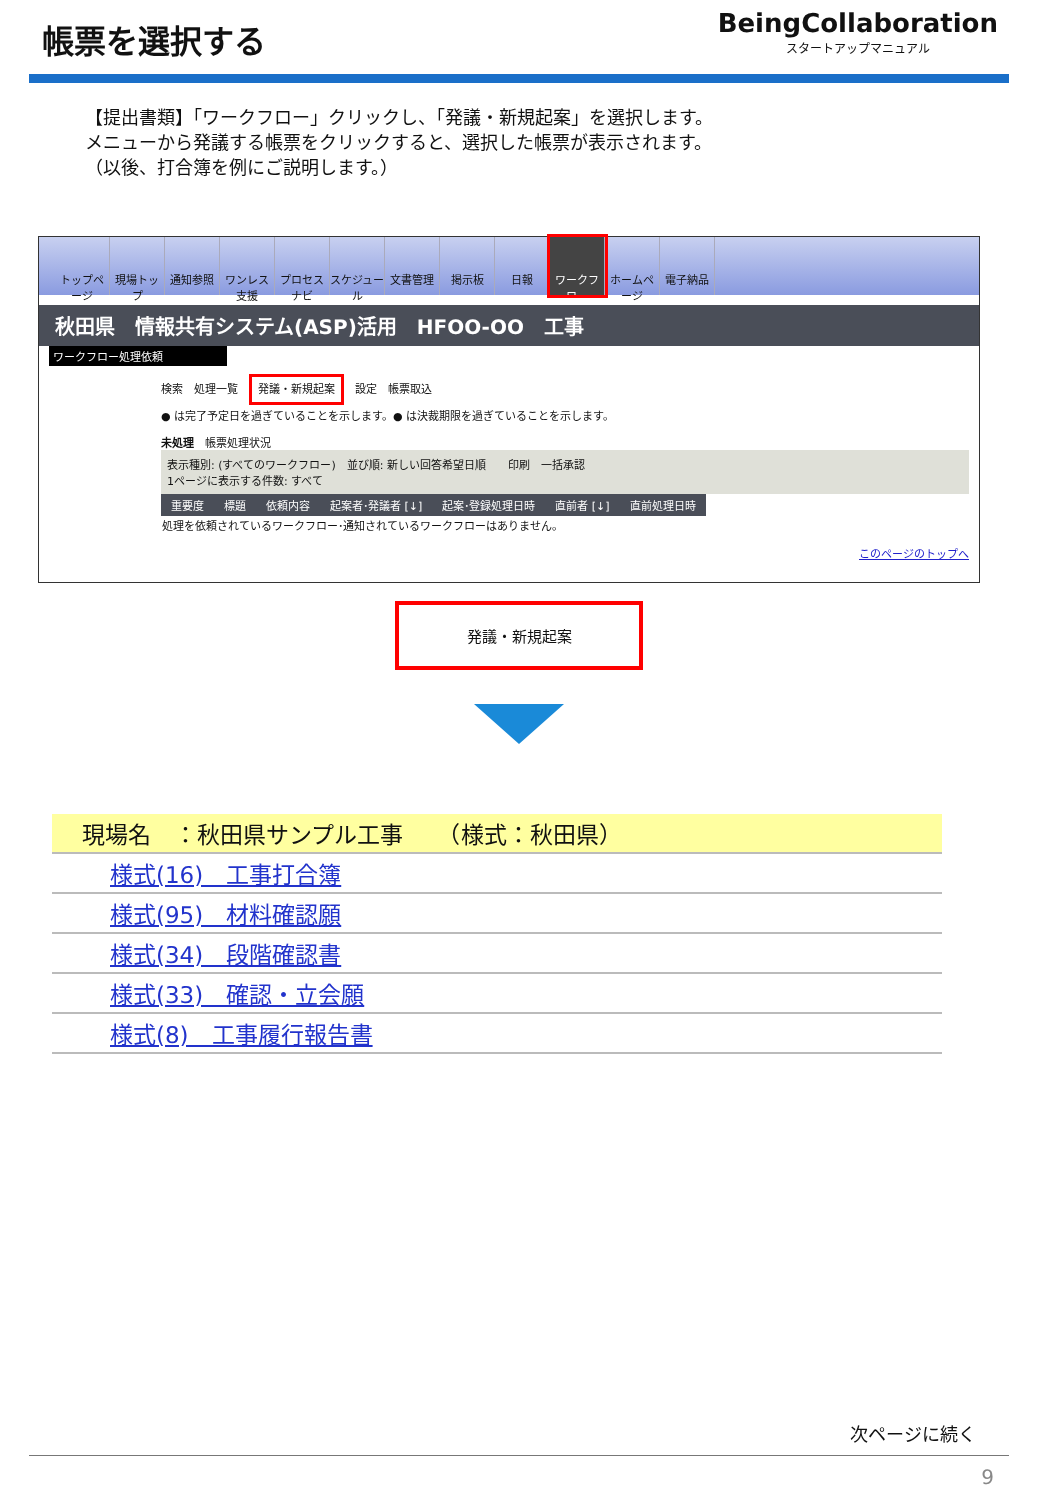帳票を選択する
BeingCollaboration
スタートアップマニュアル
【提出書類】「ワークフロー」クリックし、「発議・新規起案」を選択します。
メニューから発議する帳票をクリックすると、選択した帳票が表示されます。
（以後、打合簿を例にご説明します。）
トップページ
現場トップ
通知参照 ワンレス支援
プロセスナビ
スケジュール
文書管理 掲示板 日報 ワークフロー
ホームページ
電子納品
秋田県　情報共有システム(ASP)活用　HFOO-OO　工事
ワークフロー処理依頼
検索　処理一覧　発議・新規起案　設定　帳票取込
● は完了予定日を過ぎていることを示します。● は決裁期限を過ぎていることを示します。
未処理　帳票処理状況
表示種別: (すべてのワークフロー)　並び順: 新しい回答希望日順　　印刷　一括承認
1ページに表示する件数: すべて
| 重要度 | 標題 | 依頼内容 | 起案者･発議者 [↓] | 起案･登録処理日時 | 直前者 [↓] | 直前処理日時 |
| --- | --- | --- | --- | --- | --- | --- |
| 処理を依頼されているワークフロー･通知されているワークフローはありません。 | | | | | | |
このページのトップへ
発議・新規起案
| 現場名 ：秋田県サンプル工事 （様式：秋田県） |
| 様式(16) 工事打合簿 |
| 様式(95) 材料確認願 |
| 様式(34) 段階確認書 |
| 様式(33) 確認・立会願 |
| 様式(8) 工事履行報告書 |
次ページに続く
9